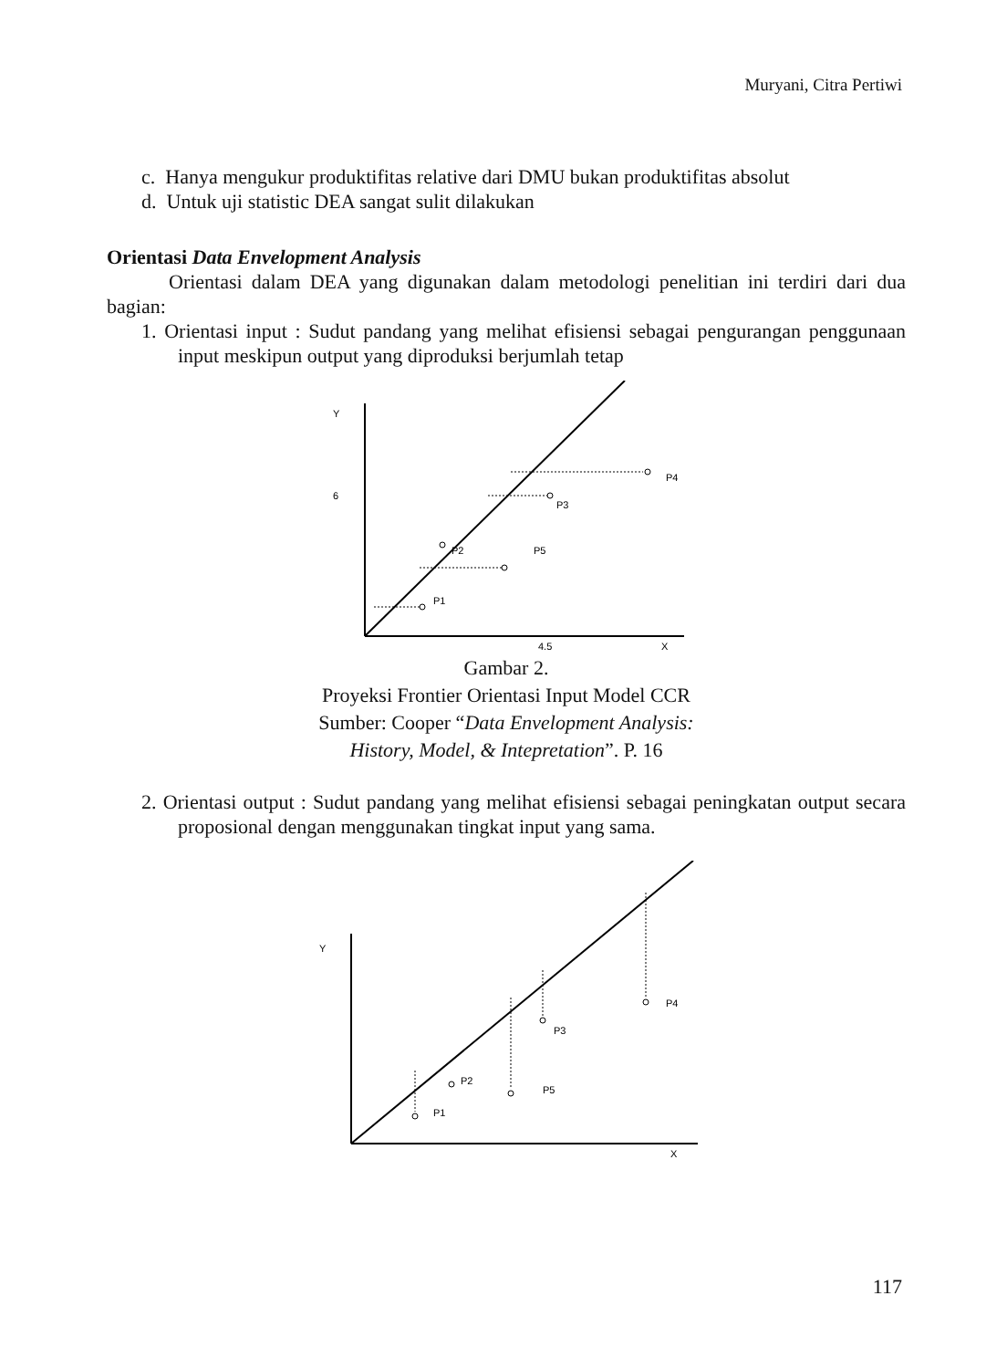Muryani, Citra Pertiwi
c. Hanya mengukur produktifitas relative dari DMU bukan produktifitas absolut
d. Untuk uji statistic DEA sangat sulit dilakukan
Orientasi Data Envelopment Analysis
Orientasi dalam DEA yang digunakan dalam metodologi penelitian ini terdiri dari dua bagian:
1. Orientasi input : Sudut pandang yang melihat efisiensi sebagai pengurangan penggunaan input meskipun output yang diproduksi berjumlah tetap
Y
6
4.5
X
P4
P3
P2
P5
P1
Gambar 2.
Proyeksi Frontier Orientasi Input Model CCR
Sumber: Cooper “Data Envelopment Analysis:
History, Model, & Intepretation”. P. 16
2. Orientasi output : Sudut pandang yang melihat efisiensi sebagai peningkatan output secara proposional dengan menggunakan tingkat input yang sama.
Y
X
P4
P3
P2
P5
P1
117